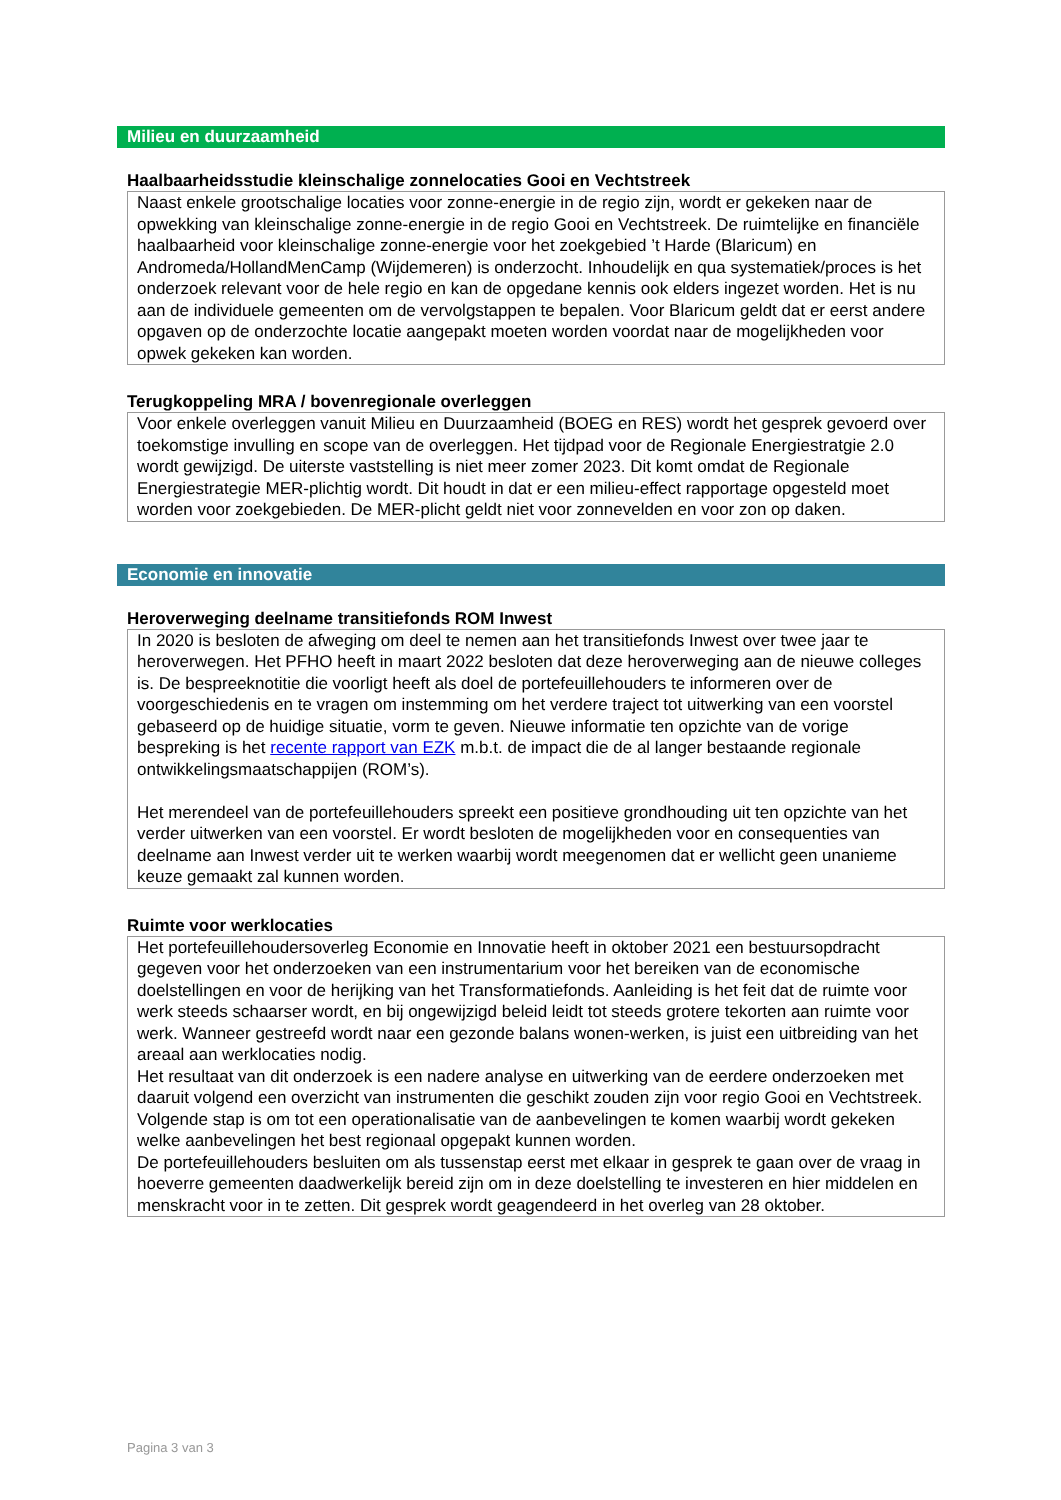Milieu en duurzaamheid
Haalbaarheidsstudie kleinschalige zonnelocaties Gooi en Vechtstreek
Naast enkele grootschalige locaties voor zonne-energie in de regio zijn, wordt er gekeken naar de opwekking van kleinschalige zonne-energie in de regio Gooi en Vechtstreek. De ruimtelijke en financiële haalbaarheid voor kleinschalige zonne-energie voor het zoekgebied ’t Harde (Blaricum) en Andromeda/HollandMenCamp (Wijdemeren) is onderzocht. Inhoudelijk en qua systematiek/proces is het onderzoek relevant voor de hele regio en kan de opgedane kennis ook elders ingezet worden. Het is nu aan de individuele gemeenten om de vervolgstappen te bepalen. Voor Blaricum geldt dat er eerst andere opgaven op de onderzochte locatie aangepakt moeten worden voordat naar de mogelijkheden voor opwek gekeken kan worden.
Terugkoppeling MRA / bovenregionale overleggen
Voor enkele overleggen vanuit Milieu en Duurzaamheid (BOEG en RES) wordt het gesprek gevoerd over toekomstige invulling en scope van de overleggen. Het tijdpad voor de Regionale Energiestratgie 2.0 wordt gewijzigd. De uiterste vaststelling is niet meer zomer 2023. Dit komt omdat de Regionale Energiestrategie MER-plichtig wordt. Dit houdt in dat er een milieu-effect rapportage opgesteld moet worden voor zoekgebieden. De MER-plicht geldt niet voor zonnevelden en voor zon op daken.
Economie en innovatie
Heroverweging deelname transitiefonds ROM Inwest
In 2020 is besloten de afweging om deel te nemen aan het transitiefonds Inwest over twee jaar te heroverwegen. Het PFHO heeft in maart 2022 besloten dat deze heroverweging aan de nieuwe colleges is. De bespreeknotitie die voorligt heeft als doel de portefeuillehouders te informeren over de voorgeschiedenis en te vragen om instemming om het verdere traject tot uitwerking van een voorstel gebaseerd op de huidige situatie, vorm te geven. Nieuwe informatie ten opzichte van de vorige bespreking is het recente rapport van EZK m.b.t. de impact die de al langer bestaande regionale ontwikkelingsmaatschappijen (ROM’s).
Het merendeel van de portefeuillehouders spreekt een positieve grondhouding uit ten opzichte van het verder uitwerken van een voorstel. Er wordt besloten de mogelijkheden voor en consequenties van deelname aan Inwest verder uit te werken waarbij wordt meegenomen dat er wellicht geen unanieme keuze gemaakt zal kunnen worden.
Ruimte voor werklocaties
Het portefeuillehoudersoverleg Economie en Innovatie heeft in oktober 2021 een bestuursopdracht gegeven voor het onderzoeken van een instrumentarium voor het bereiken van de economische doelstellingen en voor de herijking van het Transformatiefonds. Aanleiding is het feit dat de ruimte voor werk steeds schaarser wordt, en bij ongewijzigd beleid leidt tot steeds grotere tekorten aan ruimte voor werk. Wanneer gestreefd wordt naar een gezonde balans wonen-werken, is juist een uitbreiding van het areaal aan werklocaties nodig.
Het resultaat van dit onderzoek is een nadere analyse en uitwerking van de eerdere onderzoeken met daaruit volgend een overzicht van instrumenten die geschikt zouden zijn voor regio Gooi en Vechtstreek. Volgende stap is om tot een operationalisatie van de aanbevelingen te komen waarbij wordt gekeken welke aanbevelingen het best regionaal opgepakt kunnen worden.
De portefeuillehouders besluiten om als tussenstap eerst met elkaar in gesprek te gaan over de vraag in hoeverre gemeenten daadwerkelijk bereid zijn om in deze doelstelling te investeren en hier middelen en menskracht voor in te zetten. Dit gesprek wordt geagendeerd in het overleg van 28 oktober.
Pagina 3 van 3